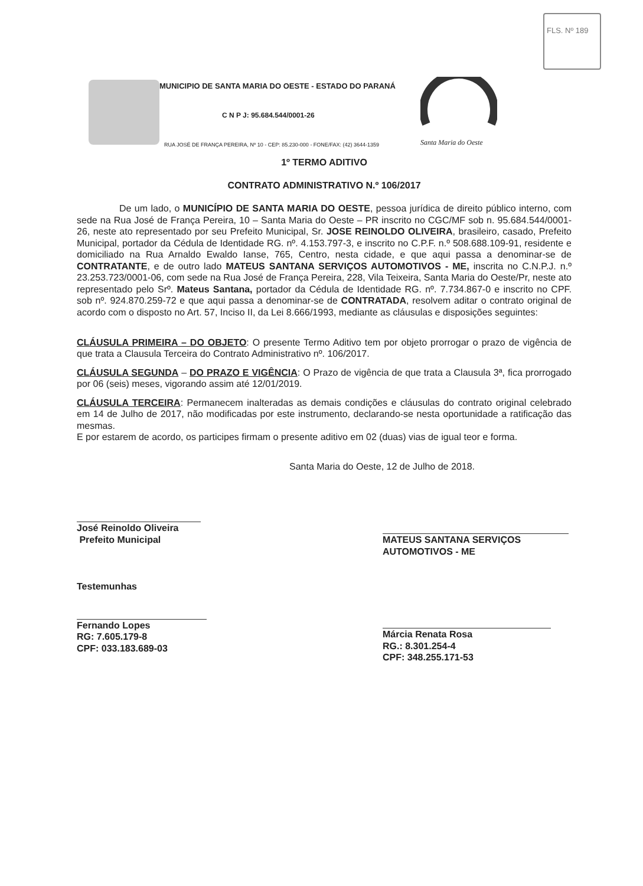FLS. Nº 189
MUNICIPIO DE SANTA MARIA DO OESTE - ESTADO DO PARANÁ
C N P J: 95.684.544/0001-26
RUA JOSÉ DE FRANÇA PEREIRA, Nº 10 - CEP: 85.230-000 - FONE/FAX: (42) 3644-1359
Santa Maria do Oeste
1º TERMO ADITIVO
CONTRATO ADMINISTRATIVO N.º 106/2017
De um lado, o MUNICÍPIO DE SANTA MARIA DO OESTE, pessoa jurídica de direito público interno, com sede na Rua José de França Pereira, 10 – Santa Maria do Oeste – PR inscrito no CGC/MF sob n. 95.684.544/0001-26, neste ato representado por seu Prefeito Municipal, Sr. JOSE REINOLDO OLIVEIRA, brasileiro, casado, Prefeito Municipal, portador da Cédula de Identidade RG. nº. 4.153.797-3, e inscrito no C.P.F. n.º 508.688.109-91, residente e domiciliado na Rua Arnaldo Ewaldo Ianse, 765, Centro, nesta cidade, e que aqui passa a denominar-se de CONTRATANTE, e de outro lado MATEUS SANTANA SERVIÇOS AUTOMOTIVOS - ME, inscrita no C.N.P.J. n.º 23.253.723/0001-06, com sede na Rua José de França Pereira, 228, Vila Teixeira, Santa Maria do Oeste/Pr, neste ato representado pelo Srº. Mateus Santana, portador da Cédula de Identidade RG. nº. 7.734.867-0 e inscrito no CPF. sob nº. 924.870.259-72 e que aqui passa a denominar-se de CONTRATADA, resolvem aditar o contrato original de acordo com o disposto no Art. 57, Inciso II, da Lei 8.666/1993, mediante as cláusulas e disposições seguintes:
CLÁUSULA PRIMEIRA – DO OBJETO: O presente Termo Aditivo tem por objeto prorrogar o prazo de vigência de que trata a Clausula Terceira do Contrato Administrativo nº. 106/2017.
CLÁUSULA SEGUNDA – DO PRAZO E VIGÊNCIA: O Prazo de vigência de que trata a Clausula 3ª, fica prorrogado por 06 (seis) meses, vigorando assim até 12/01/2019.
CLÁUSULA TERCEIRA: Permanecem inalteradas as demais condições e cláusulas do contrato original celebrado em 14 de Julho de 2017, não modificadas por este instrumento, declarando-se nesta oportunidade a ratificação das mesmas.
E por estarem de acordo, os participes firmam o presente aditivo em 02 (duas) vias de igual teor e forma.
Santa Maria do Oeste, 12 de Julho de 2018.
José Reinoldo Oliveira
Prefeito Municipal
MATEUS SANTANA SERVIÇOS AUTOMOTIVOS - ME
Testemunhas
Fernando Lopes
RG: 7.605.179-8
CPF: 033.183.689-03
Márcia Renata Rosa
RG.: 8.301.254-4
CPF: 348.255.171-53